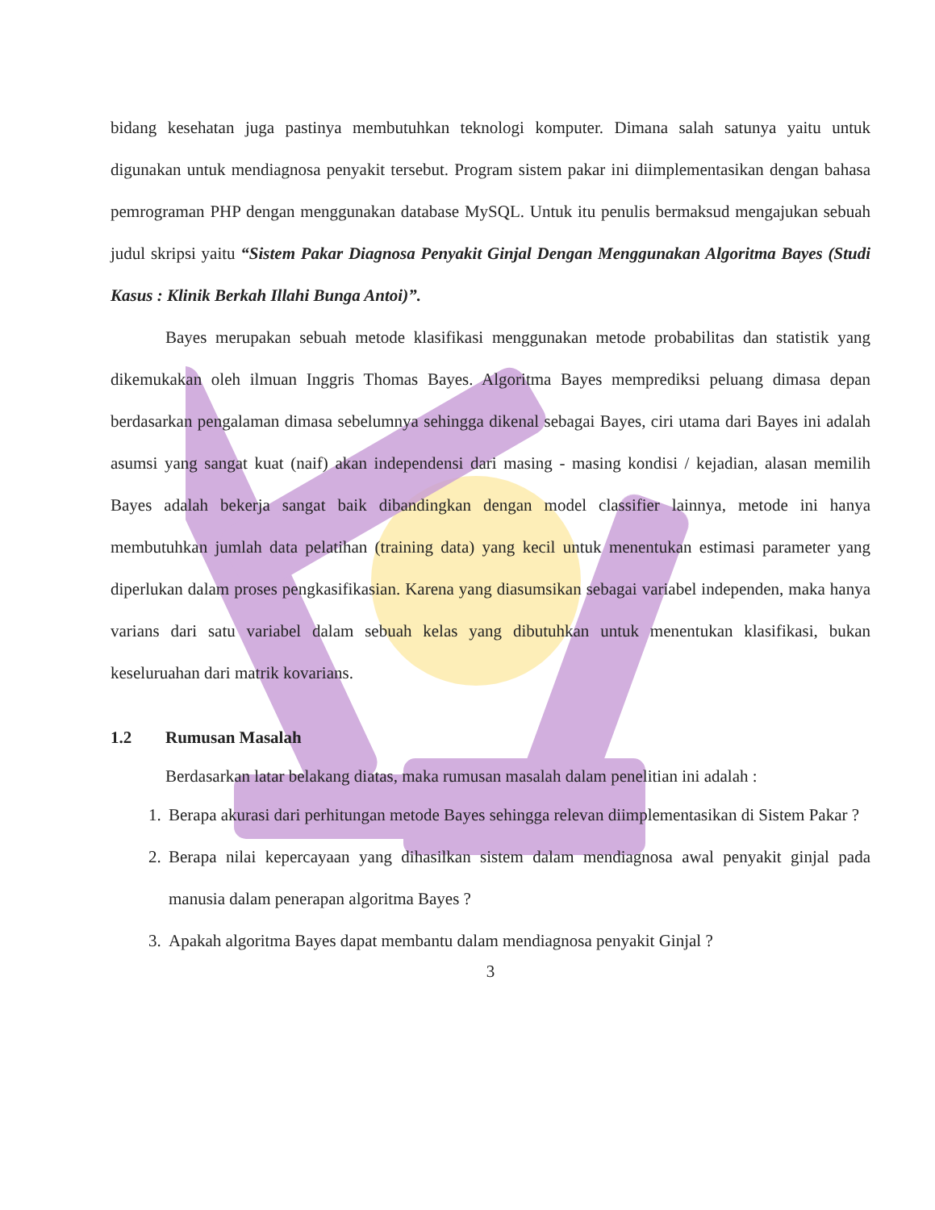bidang kesehatan juga pastinya membutuhkan teknologi komputer. Dimana salah satunya yaitu untuk digunakan untuk mendiagnosa penyakit tersebut. Program sistem pakar ini diimplementasikan dengan bahasa pemrograman PHP dengan menggunakan database MySQL. Untuk itu penulis bermaksud mengajukan sebuah judul skripsi yaitu “Sistem Pakar Diagnosa Penyakit Ginjal Dengan Menggunakan Algoritma Bayes (Studi Kasus : Klinik Berkah Illahi Bunga Antoi)”.
Bayes merupakan sebuah metode klasifikasi menggunakan metode probabilitas dan statistik yang dikemukakan oleh ilmuan Inggris Thomas Bayes. Algoritma Bayes memprediksi peluang dimasa depan berdasarkan pengalaman dimasa sebelumnya sehingga dikenal sebagai Bayes, ciri utama dari Bayes ini adalah asumsi yang sangat kuat (naif) akan independensi dari masing - masing kondisi / kejadian, alasan memilih Bayes adalah bekerja sangat baik dibandingkan dengan model classifier lainnya, metode ini hanya membutuhkan jumlah data pelatihan (training data) yang kecil untuk menentukan estimasi parameter yang diperlukan dalam proses pengkasifikasian. Karena yang diasumsikan sebagai variabel independen, maka hanya varians dari satu variabel dalam sebuah kelas yang dibutuhkan untuk menentukan klasifikasi, bukan keseluruahan dari matrik kovarians.
1.2 Rumusan Masalah
Berdasarkan latar belakang diatas, maka rumusan masalah dalam penelitian ini adalah :
1. Berapa akurasi dari perhitungan metode Bayes sehingga relevan diimplementasikan di Sistem Pakar ?
2. Berapa nilai kepercayaan yang dihasilkan sistem dalam mendiagnosa awal penyakit ginjal pada manusia dalam penerapan algoritma Bayes ?
3. Apakah algoritma Bayes dapat membantu dalam mendiagnosa penyakit Ginjal ?
3